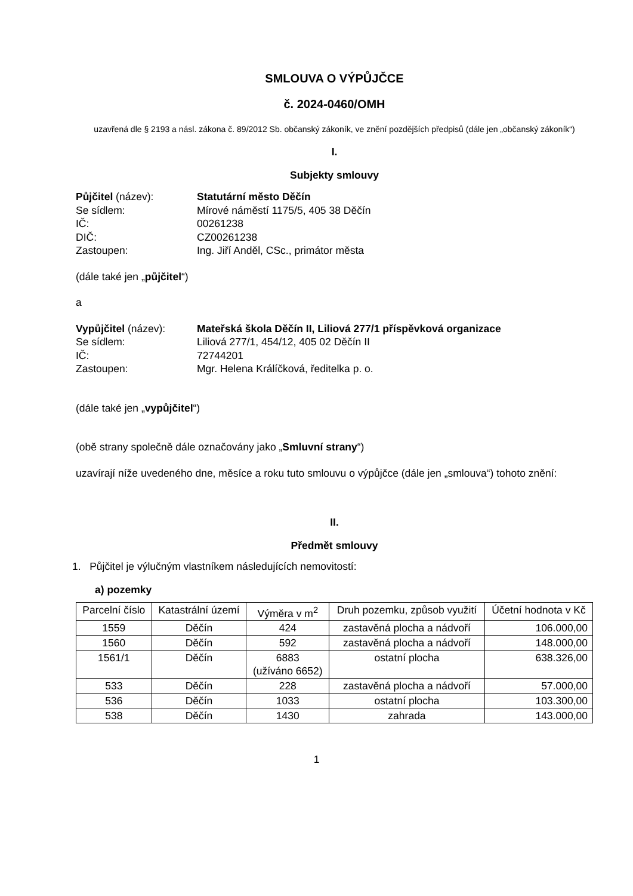SMLOUVA O VÝPŮJČCE
č. 2024-0460/OMH
uzavřená dle § 2193 a násl. zákona č. 89/2012 Sb. občanský zákoník, ve znění pozdějších předpisů (dále jen „občanský zákoník“)
I.
Subjekty smlouvy
Půjčitel (název):
Statutární město Děčín
Se sídlem:
Mírové náměstí 1175/5, 405 38 Děčín
IČ:
00261238
DIČ:
CZ00261238
Zastoupen:
Ing. Jiří Anděl, CSc., primátor města
(dále také jen „půjčitel“)
a
Vypůjčitel (název):
Mateřská škola Děčín II, Liliová 277/1 příspěvková organizace
Se sídlem:
Liliová 277/1, 454/12, 405 02 Děčín II
IČ:
72744201
Zastoupen:
Mgr. Helena Králíčková, ředitelka p. o.
(dále také jen „vypůjčitel“)
(obě strany společně dále označovány jako „Smluvní strany“)
uzavírají níže uvedeného dne, měsíce a roku tuto smlouvu o výpůjčce (dále jen „smlouva“) tohoto znění:
II.
Předmět smlouvy
1. Půjčitel je výlučným vlastníkem následujících nemovitostí:
a) pozemky
| Parcelní číslo | Katastrální území | Výměra v m<sup>2</sup> | Druh pozemku, způsob využití | Účetní hodnota v Kč |
| --- | --- | --- | --- | --- |
| 1559 | Děčín | 424 | zastavěná plocha a nádvoří | 106.000,00 |
| 1560 | Děčín | 592 | zastavěná plocha a nádvoří | 148.000,00 |
| 1561/1 | Děčín | 6883 (užíváno 6652) | ostatní plocha | 638.326,00 |
| 533 | Děčín | 228 | zastavěná plocha a nádvoří | 57.000,00 |
| 536 | Děčín | 1033 | ostatní plocha | 103.300,00 |
| 538 | Děčín | 1430 | zahrada | 143.000,00 |
1